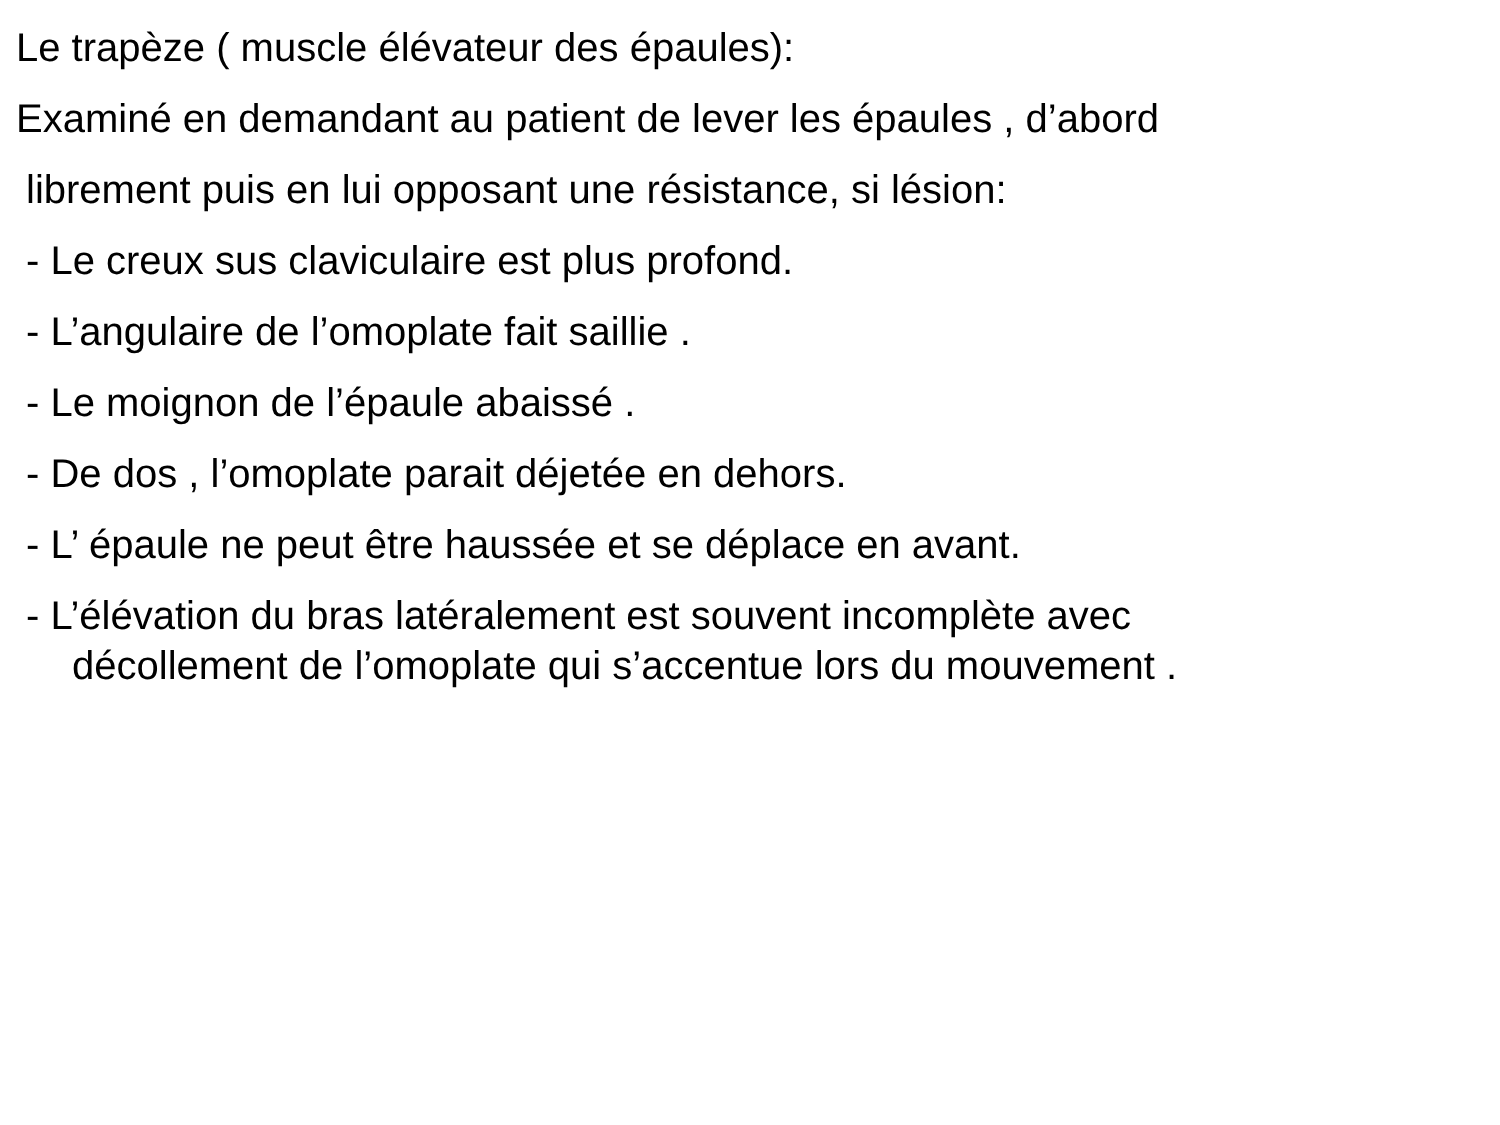Le trapèze ( muscle élévateur des épaules):
Examiné en demandant au patient de lever les épaules , d’abord
librement puis en lui opposant une résistance, si lésion:
- Le creux sus claviculaire est plus profond.
- L’angulaire de l’omoplate fait saillie .
- Le moignon de l’épaule abaissé .
- De dos , l’omoplate parait déjetée en dehors.
- L’ épaule ne peut être haussée et se déplace en avant.
- L’élévation du bras latéralement est souvent incomplète avec
décollement de l’omoplate qui s’accentue lors du mouvement .